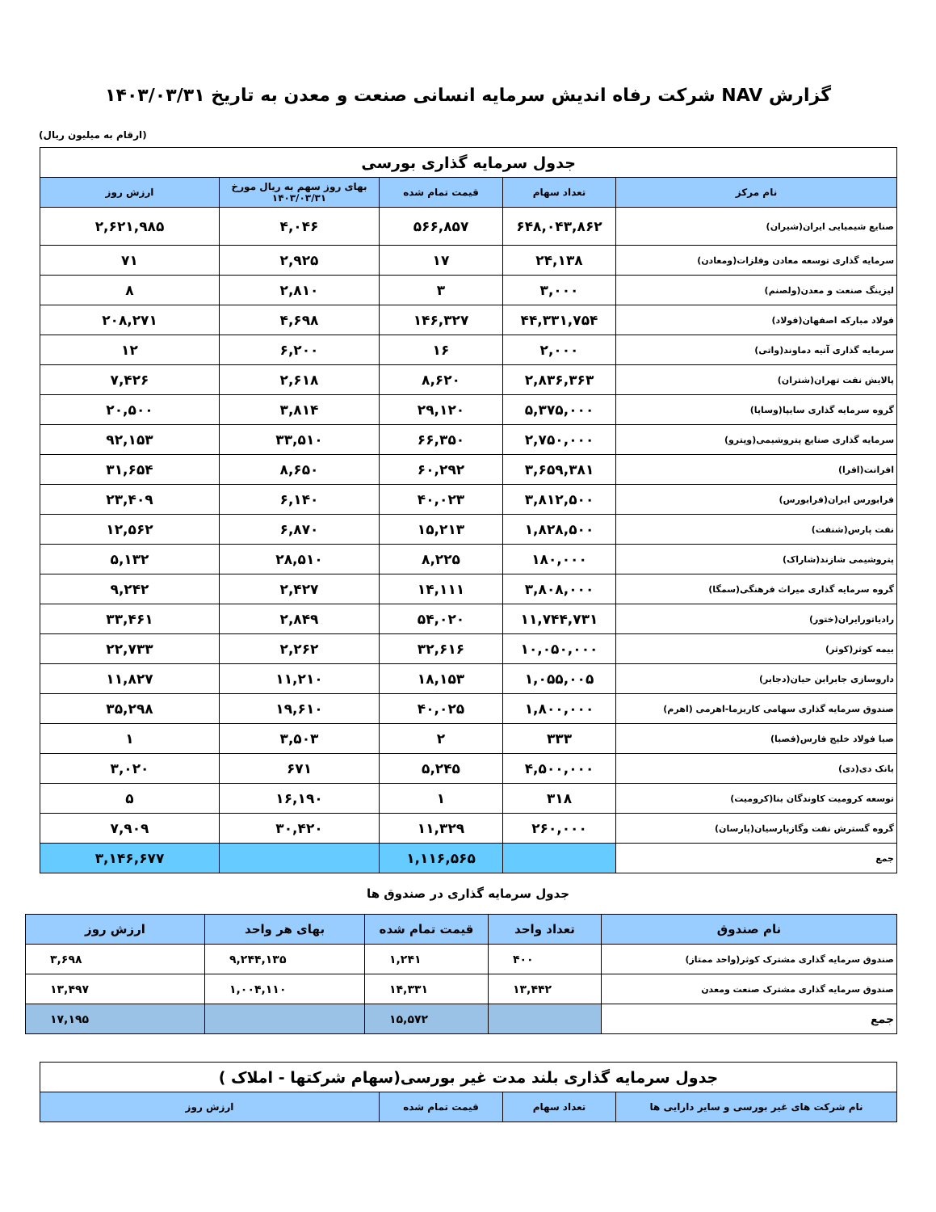گزارش NAV شرکت رفاه اندیش سرمایه انسانی صنعت و معدن به تاریخ ۱۴۰۳/۰۳/۳۱
(ارقام به میلیون ریال)
| جدول سرمایه گذاری بورسی | | | | |
| نام مرکز | تعداد سهام | قیمت تمام شده | بهای روز سهم به ریال مورخ ۱۴۰۳/۰۳/۳۱ | ارزش روز |
| صنایع شیمیایی ایران(شیران) | ۶۴۸,۰۴۳,۸۶۲ | ۵۶۶,۸۵۷ | ۴,۰۴۶ | ۲,۶۲۱,۹۸۵ |
| سرمایه گذاری توسعه معادن وفلزات(ومعادن) | ۲۴,۱۳۸ | ۱۷ | ۲,۹۲۵ | ۷۱ |
| لیزینگ صنعت و معدن(ولصنم) | ۳,۰۰۰ | ۳ | ۲,۸۱۰ | ۸ |
| فولاد مبارکه اصفهان(فولاد) | ۴۴,۳۳۱,۷۵۴ | ۱۴۶,۳۲۷ | ۴,۶۹۸ | ۲۰۸,۲۷۱ |
| سرمایه گذاری آتیه دماوند(واتی) | ۲,۰۰۰ | ۱۶ | ۶,۲۰۰ | ۱۲ |
| پالایش نفت تهران(شتران) | ۲,۸۳۶,۳۶۳ | ۸,۶۲۰ | ۲,۶۱۸ | ۷,۴۲۶ |
| گروه سرمایه گذاری سایپا(وساپا) | ۵,۳۷۵,۰۰۰ | ۲۹,۱۲۰ | ۳,۸۱۴ | ۲۰,۵۰۰ |
| سرمایه گذاری صنایع پتروشیمی(وپترو) | ۲,۷۵۰,۰۰۰ | ۶۶,۳۵۰ | ۳۳,۵۱۰ | ۹۲,۱۵۳ |
| افرانت(افرا) | ۳,۶۵۹,۳۸۱ | ۶۰,۲۹۲ | ۸,۶۵۰ | ۳۱,۶۵۴ |
| فرابورس ایران(فرابورس) | ۳,۸۱۲,۵۰۰ | ۴۰,۰۲۳ | ۶,۱۴۰ | ۲۳,۴۰۹ |
| نفت پارس(شنفت) | ۱,۸۲۸,۵۰۰ | ۱۵,۲۱۳ | ۶,۸۷۰ | ۱۲,۵۶۲ |
| پتروشیمی شازند(شاراک) | ۱۸۰,۰۰۰ | ۸,۲۲۵ | ۲۸,۵۱۰ | ۵,۱۳۲ |
| گروه سرمایه گذاری میراث فرهنگی(سمگا) | ۳,۸۰۸,۰۰۰ | ۱۴,۱۱۱ | ۲,۴۲۷ | ۹,۲۴۲ |
| رادیاتورایران(ختور) | ۱۱,۷۴۴,۷۳۱ | ۵۴,۰۲۰ | ۲,۸۴۹ | ۳۳,۴۶۱ |
| بیمه کوثر(کوثر) | ۱۰,۰۵۰,۰۰۰ | ۳۲,۶۱۶ | ۲,۲۶۲ | ۲۲,۷۳۳ |
| داروسازی جابرابن حیان(دجابر) | ۱,۰۵۵,۰۰۵ | ۱۸,۱۵۳ | ۱۱,۲۱۰ | ۱۱,۸۲۷ |
| صندوق سرمایه گذاری سهامی کاریزما-اهرمی (اهرم) | ۱,۸۰۰,۰۰۰ | ۴۰,۰۲۵ | ۱۹,۶۱۰ | ۳۵,۲۹۸ |
| صبا فولاد خلیج فارس(فصبا) | ۳۳۳ | ۲ | ۳,۵۰۳ | ۱ |
| بانک دی(دی) | ۴,۵۰۰,۰۰۰ | ۵,۲۴۵ | ۶۷۱ | ۳,۰۲۰ |
| توسعه کرومیت کاوندگان بنا(کرومیت) | ۳۱۸ | ۱ | ۱۶,۱۹۰ | ۵ |
| گروه گسترش نفت وگازپارسیان(پارسان) | ۲۶۰,۰۰۰ | ۱۱,۳۲۹ | ۳۰,۴۲۰ | ۷,۹۰۹ |
| جمع | | ۱,۱۱۶,۵۶۵ | | ۳,۱۴۶,۶۷۷ |
جدول سرمایه گذاری در صندوق ها
| نام صندوق | تعداد واحد | قیمت تمام شده | بهای هر واحد | ارزش روز |
| --- | --- | --- | --- | --- |
| صندوق سرمایه گذاری مشترک کوثر(واحد ممتاز) | ۴۰۰ | ۱,۲۴۱ | ۹,۲۴۴,۱۳۵ | ۳,۶۹۸ |
| صندوق سرمایه گذاری مشترک صنعت ومعدن | ۱۳,۴۴۲ | ۱۴,۳۳۱ | ۱,۰۰۴,۱۱۰ | ۱۳,۴۹۷ |
| جمع | | ۱۵,۵۷۲ | | ۱۷,۱۹۵ |
| جدول سرمایه گذاری بلند مدت غیر بورسی(سهام شرکتها - املاک ) | | | |
| نام شرکت های غیر بورسی و سایر دارایی ها | تعداد سهام | قیمت تمام شده | ارزش روز |